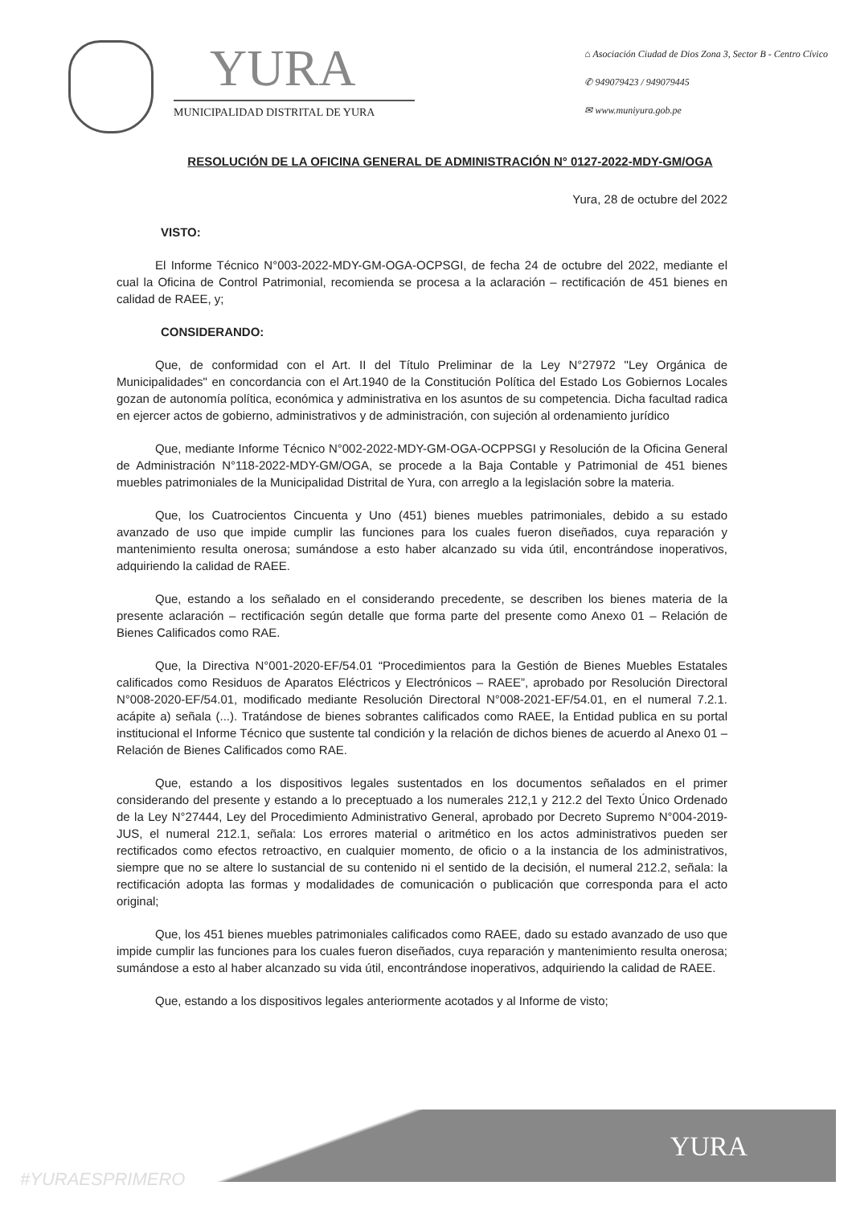YURA
MUNICIPALIDAD DISTRITAL DE YURA
⌂ Asociación Ciudad de Dios Zona 3, Sector B - Centro Cívico
✆ 949079423 / 949079445
✉ www.muniyura.gob.pe
RESOLUCIÓN DE LA OFICINA GENERAL DE ADMINISTRACIÓN N° 0127-2022-MDY-GM/OGA
Yura, 28 de octubre del 2022
VISTO:
El Informe Técnico N°003-2022-MDY-GM-OGA-OCPSGI, de fecha 24 de octubre del 2022, mediante el cual la Oficina de Control Patrimonial, recomienda se procesa a la aclaración – rectificación de 451 bienes en calidad de RAEE, y;
CONSIDERANDO:
Que, de conformidad con el Art. II del Título Preliminar de la Ley N°27972 "Ley Orgánica de Municipalidades" en concordancia con el Art.1940 de la Constitución Política del Estado Los Gobiernos Locales gozan de autonomía política, económica y administrativa en los asuntos de su competencia. Dicha facultad radica en ejercer actos de gobierno, administrativos y de administración, con sujeción al ordenamiento jurídico
Que, mediante Informe Técnico N°002-2022-MDY-GM-OGA-OCPPSGI y Resolución de la Oficina General de Administración N°118-2022-MDY-GM/OGA, se procede a la Baja Contable y Patrimonial de 451 bienes muebles patrimoniales de la Municipalidad Distrital de Yura, con arreglo a la legislación sobre la materia.
Que, los Cuatrocientos Cincuenta y Uno (451) bienes muebles patrimoniales, debido a su estado avanzado de uso que impide cumplir las funciones para los cuales fueron diseñados, cuya reparación y mantenimiento resulta onerosa; sumándose a esto haber alcanzado su vida útil, encontrándose inoperativos, adquiriendo la calidad de RAEE.
Que, estando a los señalado en el considerando precedente, se describen los bienes materia de la presente aclaración – rectificación según detalle que forma parte del presente como Anexo 01 – Relación de Bienes Calificados como RAE.
Que, la Directiva N°001-2020-EF/54.01 “Procedimientos para la Gestión de Bienes Muebles Estatales calificados como Residuos de Aparatos Eléctricos y Electrónicos – RAEE”, aprobado por Resolución Directoral N°008-2020-EF/54.01, modificado mediante Resolución Directoral N°008-2021-EF/54.01, en el numeral 7.2.1. acápite a) señala (...). Tratándose de bienes sobrantes calificados como RAEE, la Entidad publica en su portal institucional el Informe Técnico que sustente tal condición y la relación de dichos bienes de acuerdo al Anexo 01 – Relación de Bienes Calificados como RAE.
Que, estando a los dispositivos legales sustentados en los documentos señalados en el primer considerando del presente y estando a lo preceptuado a los numerales 212,1 y 212.2 del Texto Único Ordenado de la Ley N°27444, Ley del Procedimiento Administrativo General, aprobado por Decreto Supremo N°004-2019-JUS, el numeral 212.1, señala: Los errores material o aritmético en los actos administrativos pueden ser rectificados como efectos retroactivo, en cualquier momento, de oficio o a la instancia de los administrativos, siempre que no se altere lo sustancial de su contenido ni el sentido de la decisión, el numeral 212.2, señala: la rectificación adopta las formas y modalidades de comunicación o publicación que corresponda para el acto original;
Que, los 451 bienes muebles patrimoniales calificados como RAEE, dado su estado avanzado de uso que impide cumplir las funciones para los cuales fueron diseñados, cuya reparación y mantenimiento resulta onerosa; sumándose a esto al haber alcanzado su vida útil, encontrándose inoperativos, adquiriendo la calidad de RAEE.
Que, estando a los dispositivos legales anteriormente acotados y al Informe de visto;
YURA
#YURAESPRIMERO